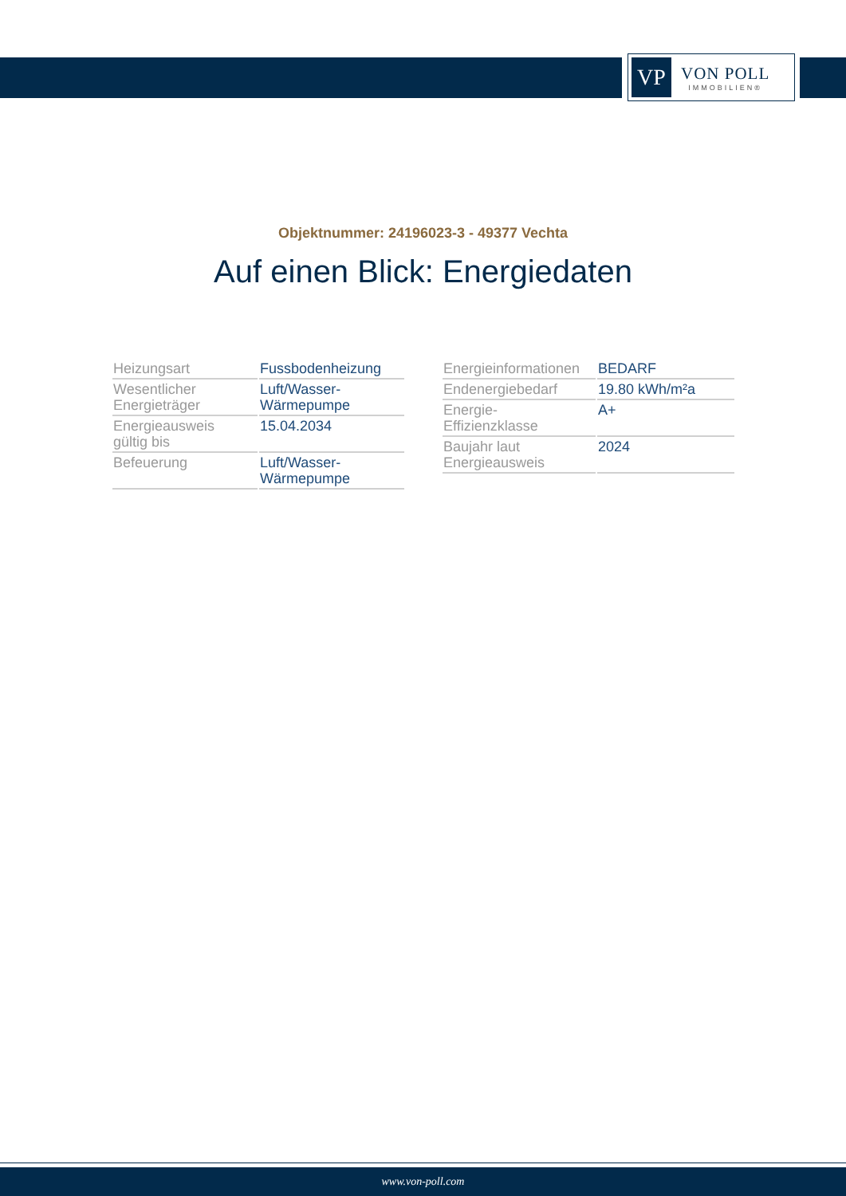VP
VON POLL
IMMOBILIEN®
Objektnummer: 24196023-3 - 49377 Vechta
Auf einen Blick: Energiedaten
| Heizungsart | Fussbodenheizung |
| Wesentlicher Energieträger | Luft/Wasser- Wärmepumpe |
| Energieausweis gültig bis | 15.04.2034 |
| Befeuerung | Luft/Wasser- Wärmepumpe |
| Energieinformationen | BEDARF |
| Endenergiebedarf | 19.80 kWh/m²a |
| Energie- Effizienzklasse | A+ |
| Baujahr laut Energieausweis | 2024 |
www.von-poll.com